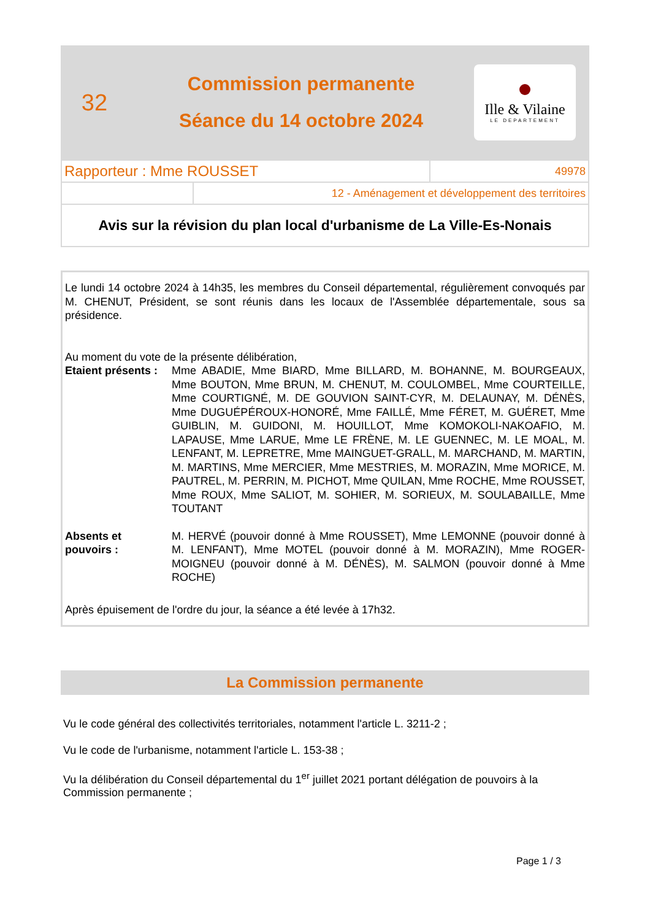32
Commission permanente
Séance du 14 octobre 2024
Ille & Vilaine
LE DEPARTEMENT
| Rapporteur : Mme ROUSSET | 49978 |
| | 12 - Aménagement et développement des territoires |
Avis sur la révision du plan local d'urbanisme de La Ville-Es-Nonais
Le lundi 14 octobre 2024 à 14h35, les membres du Conseil départemental, régulièrement convoqués par M. CHENUT, Président, se sont réunis dans les locaux de l'Assemblée départementale, sous sa présidence.
Au moment du vote de la présente délibération,
Etaient présents :
Mme ABADIE, Mme BIARD, Mme BILLARD, M. BOHANNE, M. BOURGEAUX, Mme BOUTON, Mme BRUN, M. CHENUT, M. COULOMBEL, Mme COURTEILLE, Mme COURTIGNÉ, M. DE GOUVION SAINT-CYR, M. DELAUNAY, M. DÉNÈS, Mme DUGUÉPÉROUX-HONORÉ, Mme FAILLÉ, Mme FÉRET, M. GUÉRET, Mme GUIBLIN, M. GUIDONI, M. HOUILLOT, Mme KOMOKOLI-NAKOAFIO, M. LAPAUSE, Mme LARUE, Mme LE FRÈNE, M. LE GUENNEC, M. LE MOAL, M. LENFANT, M. LEPRETRE, Mme MAINGUET-GRALL, M. MARCHAND, M. MARTIN, M. MARTINS, Mme MERCIER, Mme MESTRIES, M. MORAZIN, Mme MORICE, M. PAUTREL, M. PERRIN, M. PICHOT, Mme QUILAN, Mme ROCHE, Mme ROUSSET, Mme ROUX, Mme SALIOT, M. SOHIER, M. SORIEUX, M. SOULABAILLE, Mme TOUTANT
Absents et
pouvoirs :
M. HERVÉ (pouvoir donné à Mme ROUSSET), Mme LEMONNE (pouvoir donné à M. LENFANT), Mme MOTEL (pouvoir donné à M. MORAZIN), Mme ROGER-MOIGNEU (pouvoir donné à M. DÉNÈS), M. SALMON (pouvoir donné à Mme ROCHE)
Après épuisement de l'ordre du jour, la séance a été levée à 17h32.
La Commission permanente
Vu le code général des collectivités territoriales, notamment l'article L. 3211-2 ;
Vu le code de l'urbanisme, notamment l'article L. 153-38 ;
Vu la délibération du Conseil départemental du 1<sup>er</sup> juillet 2021 portant délégation de pouvoirs à la Commission permanente ;
Page 1 / 3